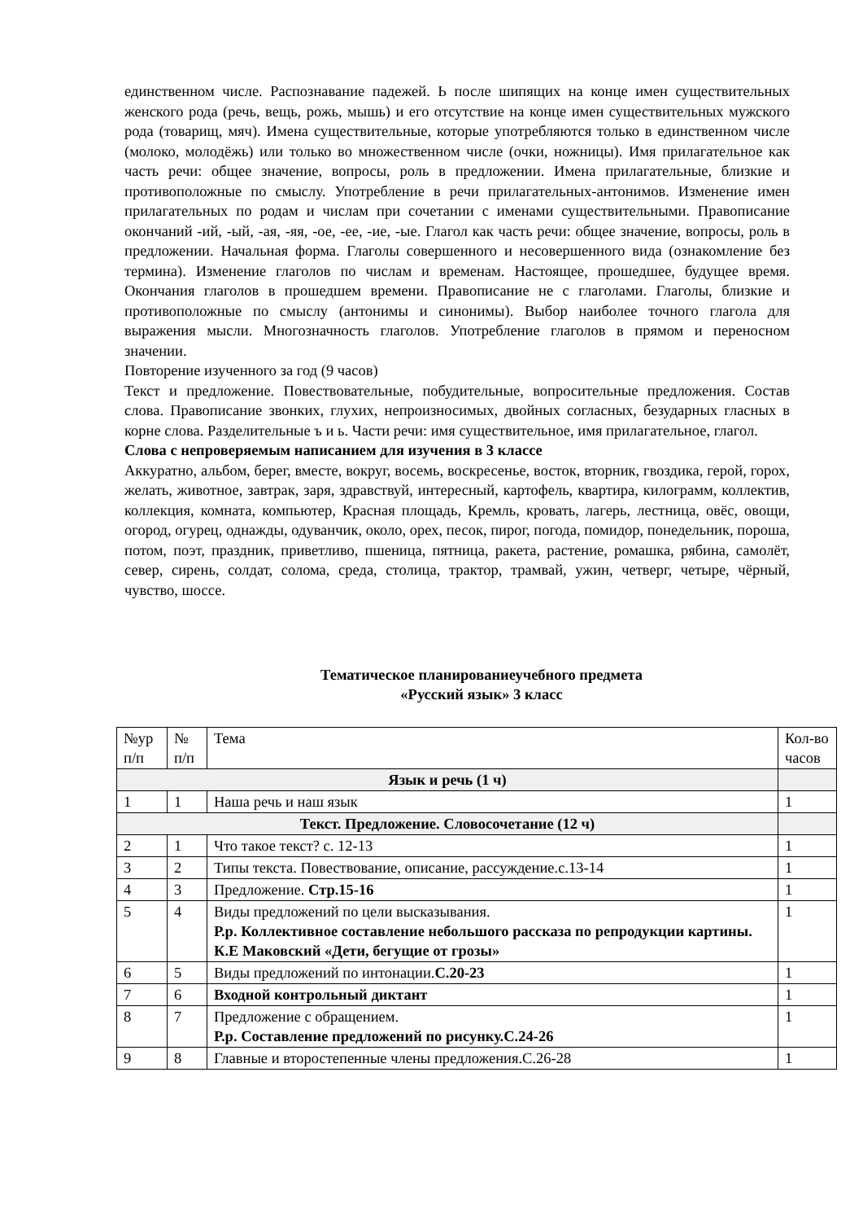единственном числе. Распознавание падежей. Ь после шипящих на конце имен существительных женского рода (речь, вещь, рожь, мышь) и его отсутствие на конце имен существительных мужского рода (товарищ, мяч). Имена существительные, которые употребляются только в единственном числе (молоко, молодёжь) или только во множественном числе (очки, ножницы). Имя прилагательное как часть речи: общее значение, вопросы, роль в предложении. Имена прилагательные, близкие и противоположные по смыслу. Употребление в речи прилагательных-антонимов. Изменение имен прилагательных по родам и числам при сочетании с именами существительными. Правописание окончаний -ий, -ый, -ая, -яя, -ое, -ее, -ие, -ые. Глагол как часть речи: общее значение, вопросы, роль в предложении. Начальная форма. Глаголы совершенного и несовершенного вида (ознакомление без термина). Изменение глаголов по числам и временам. Настоящее, прошедшее, будущее время. Окончания глаголов в прошедшем времени. Правописание не с глаголами. Глаголы, близкие и противоположные по смыслу (антонимы и синонимы). Выбор наиболее точного глагола для выражения мысли. Многозначность глаголов. Употребление глаголов в прямом и переносном значении.
Повторение изученного за год (9 часов)
Текст и предложение. Повествовательные, побудительные, вопросительные предложения. Состав слова. Правописание звонких, глухих, непроизносимых, двойных согласных, безударных гласных в корне слова. Разделительные ъ и ь. Части речи: имя существительное, имя прилагательное, глагол.
Слова с непроверяемым написанием для изучения в 3 классе
Аккуратно, альбом, берег, вместе, вокруг, восемь, воскресенье, восток, вторник, гвоздика, герой, горох, желать, животное, завтрак, заря, здравствуй, интересный, картофель, квартира, килограмм, коллектив, коллекция, комната, компьютер, Красная площадь, Кремль, кровать, лагерь, лестница, овёс, овощи, огород, огурец, однажды, одуванчик, около, орех, песок, пирог, погода, помидор, понедельник, пороша, потом, поэт, праздник, приветливо, пшеница, пятница, ракета, растение, ромашка, рябина, самолёт, север, сирень, солдат, солома, среда, столица, трактор, трамвай, ужин, четверг, четыре, чёрный, чувство, шоссе.
Тематическое планированиеучебного предмета
«Русский язык» 3 класс
| №ур п/п | № п/п | Тема | Кол-во часов |
| --- | --- | --- | --- |
| Язык и речь (1 ч) | | | |
| 1 | 1 | Наша речь и наш язык | 1 |
| Текст. Предложение. Словосочетание (12 ч) | | | |
| 2 | 1 | Что такое текст? с. 12-13 | 1 |
| 3 | 2 | Типы текста. Повествование, описание, рассуждение.с.13-14 | 1 |
| 4 | 3 | Предложение. Стр.15-16 | 1 |
| 5 | 4 | Виды предложений по цели высказывания. Р.р. Коллективное составление небольшого рассказа по репродукции картины. К.Е Маковский «Дети, бегущие от грозы» | 1 |
| 6 | 5 | Виды предложений по интонации. С.20-23 | 1 |
| 7 | 6 | Входной контрольный диктант | 1 |
| 8 | 7 | Предложение с обращением. Р.р. Составление предложений по рисунку.С.24-26 | 1 |
| 9 | 8 | Главные и второстепенные члены предложения.С.26-28 | 1 |